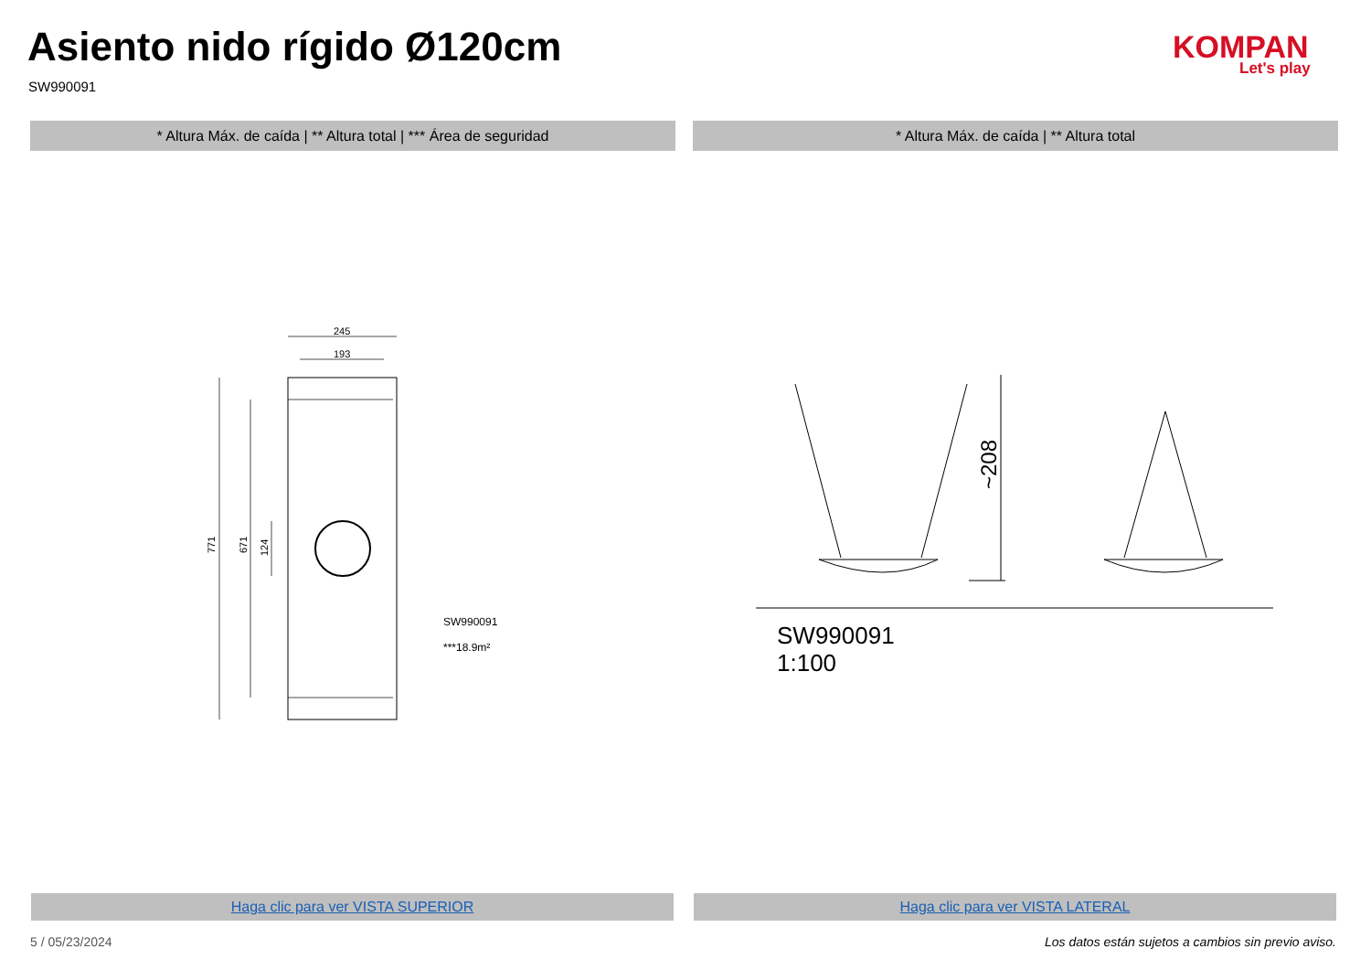Asiento nido rígido Ø120cm
SW990091
KOMPAN
Let's play
* Altura Máx. de caída | ** Altura total | *** Área de seguridad * Altura Máx. de caída | ** Altura total
245
193
771
671
124
SW990091
***18.9m²
~208
SW990091
1:100
Haga clic para ver VISTA SUPERIOR Haga clic para ver VISTA LATERAL
5 / 05/23/2024
Los datos están sujetos a cambios sin previo aviso.